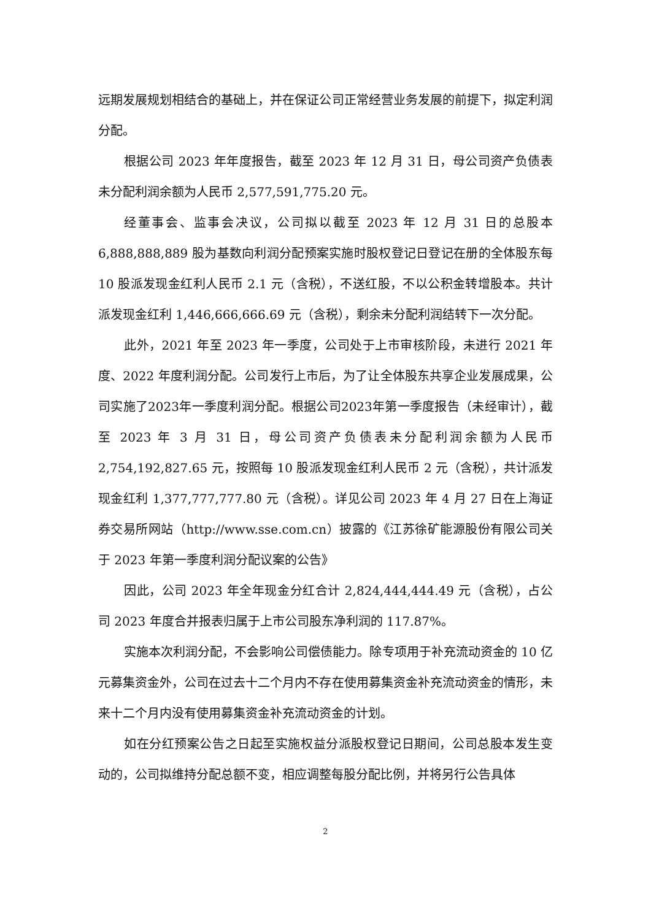远期发展规划相结合的基础上，并在保证公司正常经营业务发展的前提下，拟定利润分配。
根据公司 2023 年年度报告，截至 2023 年 12 月 31 日，母公司资产负债表未分配利润余额为人民币 2,577,591,775.20 元。
经董事会、监事会决议，公司拟以截至 2023 年 12 月 31 日的总股本 6,888,888,889 股为基数向利润分配预案实施时股权登记日登记在册的全体股东每 10 股派发现金红利人民币 2.1 元（含税），不送红股，不以公积金转增股本。共计派发现金红利 1,446,666,666.69 元（含税），剩余未分配利润结转下一次分配。
此外，2021 年至 2023 年一季度，公司处于上市审核阶段，未进行 2021 年度、2022 年度利润分配。公司发行上市后，为了让全体股东共享企业发展成果，公司实施了2023年一季度利润分配。根据公司2023年第一季度报告（未经审计），截至 2023 年 3 月 31 日，母公司资产负债表未分配利润余额为人民币 2,754,192,827.65 元，按照每 10 股派发现金红利人民币 2 元（含税），共计派发现金红利 1,377,777,777.80 元（含税）。详见公司 2023 年 4 月 27 日在上海证券交易所网站（http://www.sse.com.cn）披露的《江苏徐矿能源股份有限公司关于 2023 年第一季度利润分配议案的公告》
因此，公司 2023 年全年现金分红合计 2,824,444,444.49 元（含税），占公司 2023 年度合并报表归属于上市公司股东净利润的 117.87%。
实施本次利润分配，不会影响公司偿债能力。除专项用于补充流动资金的 10 亿元募集资金外，公司在过去十二个月内不存在使用募集资金补充流动资金的情形，未来十二个月内没有使用募集资金补充流动资金的计划。
如在分红预案公告之日起至实施权益分派股权登记日期间，公司总股本发生变动的，公司拟维持分配总额不变，相应调整每股分配比例，并将另行公告具体
2